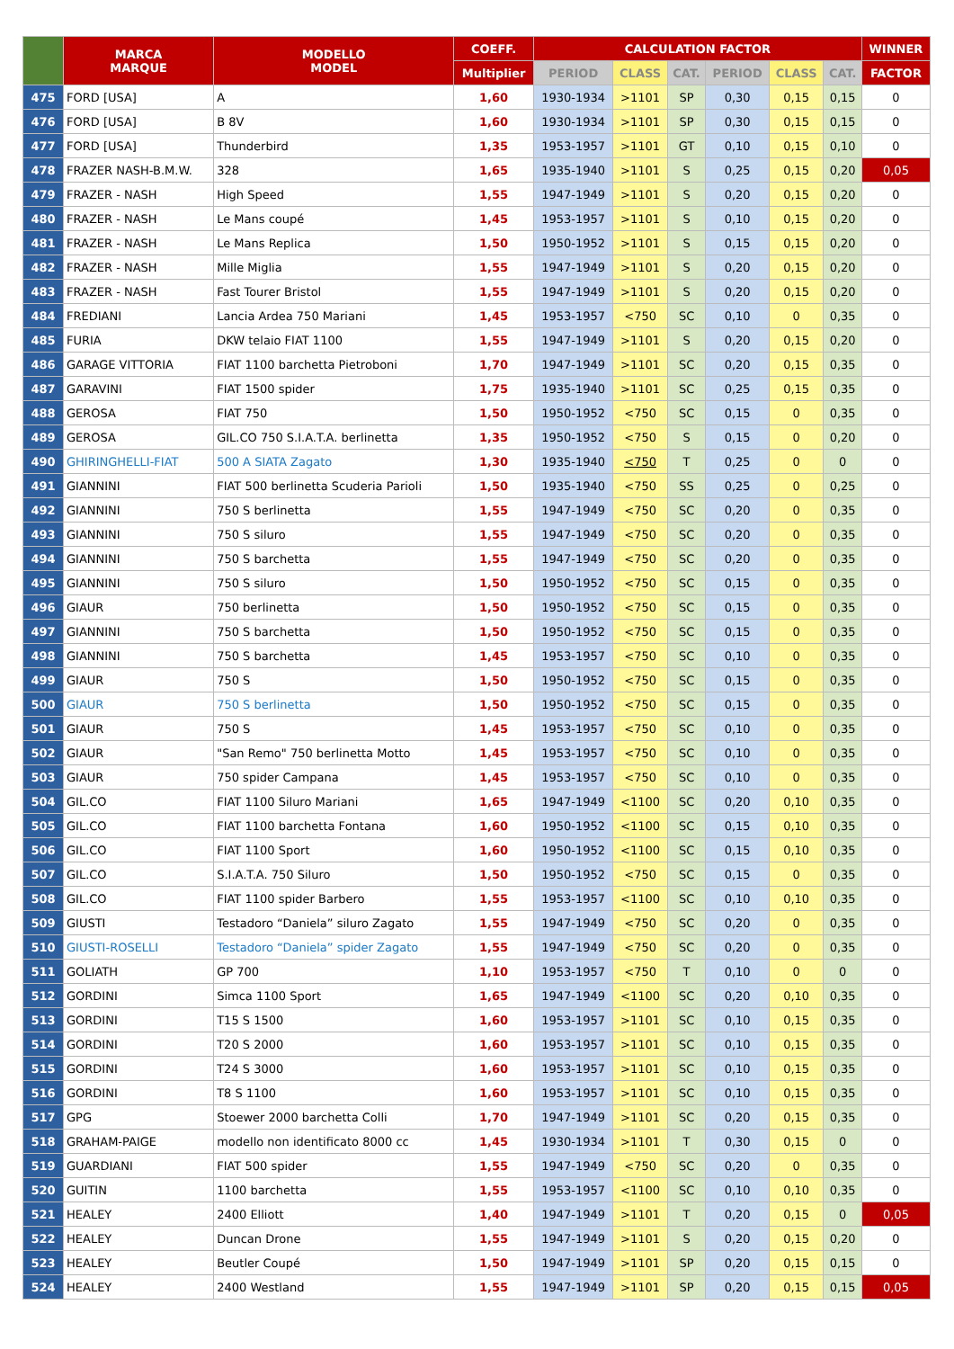| | MARCA MARQUE | MODELLO MODEL | COEFF. | CALCULATION FACTOR | | | | | | WINNER |
| --- | --- | --- | --- | --- | --- | --- | --- | --- | --- | --- |
| | | | Multiplier | PERIOD | CLASS | CAT. | PERIOD | CLASS | CAT. | FACTOR |
| 475 | FORD [USA] | A | 1,60 | 1930-1934 | >1101 | SP | 0,30 | 0,15 | 0,15 | 0 |
| 476 | FORD [USA] | B 8V | 1,60 | 1930-1934 | >1101 | SP | 0,30 | 0,15 | 0,15 | 0 |
| 477 | FORD [USA] | Thunderbird | 1,35 | 1953-1957 | >1101 | GT | 0,10 | 0,15 | 0,10 | 0 |
| 478 | FRAZER NASH-B.M.W. | 328 | 1,65 | 1935-1940 | >1101 | S | 0,25 | 0,15 | 0,20 | 0,05 |
| 479 | FRAZER - NASH | High Speed | 1,55 | 1947-1949 | >1101 | S | 0,20 | 0,15 | 0,20 | 0 |
| 480 | FRAZER - NASH | Le Mans coupé | 1,45 | 1953-1957 | >1101 | S | 0,10 | 0,15 | 0,20 | 0 |
| 481 | FRAZER - NASH | Le Mans Replica | 1,50 | 1950-1952 | >1101 | S | 0,15 | 0,15 | 0,20 | 0 |
| 482 | FRAZER - NASH | Mille Miglia | 1,55 | 1947-1949 | >1101 | S | 0,20 | 0,15 | 0,20 | 0 |
| 483 | FRAZER - NASH | Fast Tourer Bristol | 1,55 | 1947-1949 | >1101 | S | 0,20 | 0,15 | 0,20 | 0 |
| 484 | FREDIANI | Lancia Ardea 750 Mariani | 1,45 | 1953-1957 | <750 | SC | 0,10 | 0 | 0,35 | 0 |
| 485 | FURIA | DKW telaio FIAT 1100 | 1,55 | 1947-1949 | >1101 | S | 0,20 | 0,15 | 0,20 | 0 |
| 486 | GARAGE VITTORIA | FIAT 1100 barchetta Pietroboni | 1,70 | 1947-1949 | >1101 | SC | 0,20 | 0,15 | 0,35 | 0 |
| 487 | GARAVINI | FIAT 1500 spider | 1,75 | 1935-1940 | >1101 | SC | 0,25 | 0,15 | 0,35 | 0 |
| 488 | GEROSA | FIAT 750 | 1,50 | 1950-1952 | <750 | SC | 0,15 | 0 | 0,35 | 0 |
| 489 | GEROSA | GIL.CO 750 S.I.A.T.A. berlinetta | 1,35 | 1950-1952 | <750 | S | 0,15 | 0 | 0,20 | 0 |
| 490 | GHIRINGHELLI-FIAT | 500 A SIATA Zagato | 1,30 | 1935-1940 | <750 | T | 0,25 | 0 | 0 | 0 |
| 491 | GIANNINI | FIAT 500 berlinetta Scuderia Parioli | 1,50 | 1935-1940 | <750 | SS | 0,25 | 0 | 0,25 | 0 |
| 492 | GIANNINI | 750 S berlinetta | 1,55 | 1947-1949 | <750 | SC | 0,20 | 0 | 0,35 | 0 |
| 493 | GIANNINI | 750 S siluro | 1,55 | 1947-1949 | <750 | SC | 0,20 | 0 | 0,35 | 0 |
| 494 | GIANNINI | 750 S barchetta | 1,55 | 1947-1949 | <750 | SC | 0,20 | 0 | 0,35 | 0 |
| 495 | GIANNINI | 750 S siluro | 1,50 | 1950-1952 | <750 | SC | 0,15 | 0 | 0,35 | 0 |
| 496 | GIAUR | 750 berlinetta | 1,50 | 1950-1952 | <750 | SC | 0,15 | 0 | 0,35 | 0 |
| 497 | GIANNINI | 750 S barchetta | 1,50 | 1950-1952 | <750 | SC | 0,15 | 0 | 0,35 | 0 |
| 498 | GIANNINI | 750 S barchetta | 1,45 | 1953-1957 | <750 | SC | 0,10 | 0 | 0,35 | 0 |
| 499 | GIAUR | 750 S | 1,50 | 1950-1952 | <750 | SC | 0,15 | 0 | 0,35 | 0 |
| 500 | GIAUR | 750 S berlinetta | 1,50 | 1950-1952 | <750 | SC | 0,15 | 0 | 0,35 | 0 |
| 501 | GIAUR | 750 S | 1,45 | 1953-1957 | <750 | SC | 0,10 | 0 | 0,35 | 0 |
| 502 | GIAUR | "San Remo" 750 berlinetta Motto | 1,45 | 1953-1957 | <750 | SC | 0,10 | 0 | 0,35 | 0 |
| 503 | GIAUR | 750 spider Campana | 1,45 | 1953-1957 | <750 | SC | 0,10 | 0 | 0,35 | 0 |
| 504 | GIL.CO | FIAT 1100 Siluro Mariani | 1,65 | 1947-1949 | <1100 | SC | 0,20 | 0,10 | 0,35 | 0 |
| 505 | GIL.CO | FIAT 1100 barchetta Fontana | 1,60 | 1950-1952 | <1100 | SC | 0,15 | 0,10 | 0,35 | 0 |
| 506 | GIL.CO | FIAT 1100 Sport | 1,60 | 1950-1952 | <1100 | SC | 0,15 | 0,10 | 0,35 | 0 |
| 507 | GIL.CO | S.I.A.T.A. 750 Siluro | 1,50 | 1950-1952 | <750 | SC | 0,15 | 0 | 0,35 | 0 |
| 508 | GIL.CO | FIAT 1100 spider Barbero | 1,55 | 1953-1957 | <1100 | SC | 0,10 | 0,10 | 0,35 | 0 |
| 509 | GIUSTI | Testadoro “Daniela” siluro Zagato | 1,55 | 1947-1949 | <750 | SC | 0,20 | 0 | 0,35 | 0 |
| 510 | GIUSTI-ROSELLI | Testadoro “Daniela” spider Zagato | 1,55 | 1947-1949 | <750 | SC | 0,20 | 0 | 0,35 | 0 |
| 511 | GOLIATH | GP 700 | 1,10 | 1953-1957 | <750 | T | 0,10 | 0 | 0 | 0 |
| 512 | GORDINI | Simca 1100 Sport | 1,65 | 1947-1949 | <1100 | SC | 0,20 | 0,10 | 0,35 | 0 |
| 513 | GORDINI | T15 S 1500 | 1,60 | 1953-1957 | >1101 | SC | 0,10 | 0,15 | 0,35 | 0 |
| 514 | GORDINI | T20 S 2000 | 1,60 | 1953-1957 | >1101 | SC | 0,10 | 0,15 | 0,35 | 0 |
| 515 | GORDINI | T24 S 3000 | 1,60 | 1953-1957 | >1101 | SC | 0,10 | 0,15 | 0,35 | 0 |
| 516 | GORDINI | T8 S 1100 | 1,60 | 1953-1957 | >1101 | SC | 0,10 | 0,15 | 0,35 | 0 |
| 517 | GPG | Stoewer 2000 barchetta Colli | 1,70 | 1947-1949 | >1101 | SC | 0,20 | 0,15 | 0,35 | 0 |
| 518 | GRAHAM-PAIGE | modello non identificato 8000 cc | 1,45 | 1930-1934 | >1101 | T | 0,30 | 0,15 | 0 | 0 |
| 519 | GUARDIANI | FIAT 500 spider | 1,55 | 1947-1949 | <750 | SC | 0,20 | 0 | 0,35 | 0 |
| 520 | GUITIN | 1100 barchetta | 1,55 | 1953-1957 | <1100 | SC | 0,10 | 0,10 | 0,35 | 0 |
| 521 | HEALEY | 2400 Elliott | 1,40 | 1947-1949 | >1101 | T | 0,20 | 0,15 | 0 | 0,05 |
| 522 | HEALEY | Duncan Drone | 1,55 | 1947-1949 | >1101 | S | 0,20 | 0,15 | 0,20 | 0 |
| 523 | HEALEY | Beutler Coupé | 1,50 | 1947-1949 | >1101 | SP | 0,20 | 0,15 | 0,15 | 0 |
| 524 | HEALEY | 2400 Westland | 1,55 | 1947-1949 | >1101 | SP | 0,20 | 0,15 | 0,15 | 0,05 |